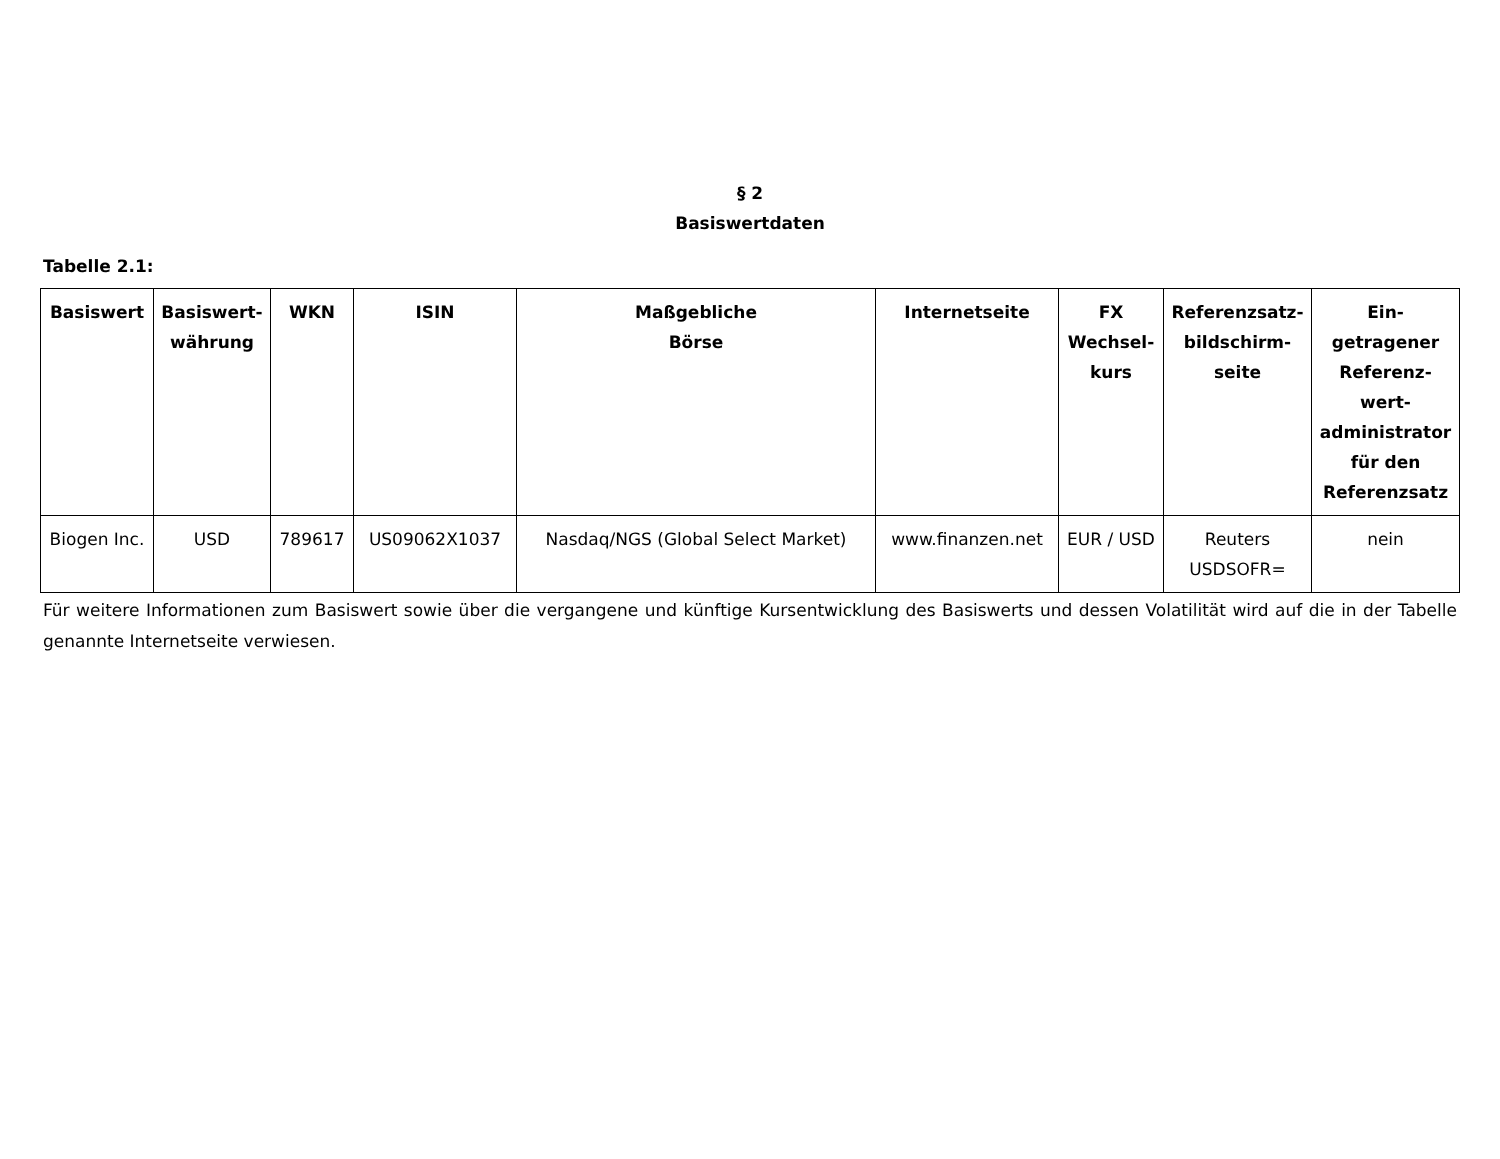§ 2
Basiswertdaten
Tabelle 2.1:
| Basiswert | Basiswert-währung | WKN | ISIN | Maßgebliche Börse | Internetseite | FX Wechsel-kurs | Referenzsatz-bildschirm-seite | Ein-getragener Referenz-wert-administrator für den Referenzsatz |
| --- | --- | --- | --- | --- | --- | --- | --- | --- |
| Biogen Inc. | USD | 789617 | US09062X1037 | Nasdaq/NGS (Global Select Market) | www.finanzen.net | EUR / USD | Reuters USDSOFR= | nein |
Für weitere Informationen zum Basiswert sowie über die vergangene und künftige Kursentwicklung des Basiswerts und dessen Volatilität wird auf die in der Tabelle genannte Internetseite verwiesen.